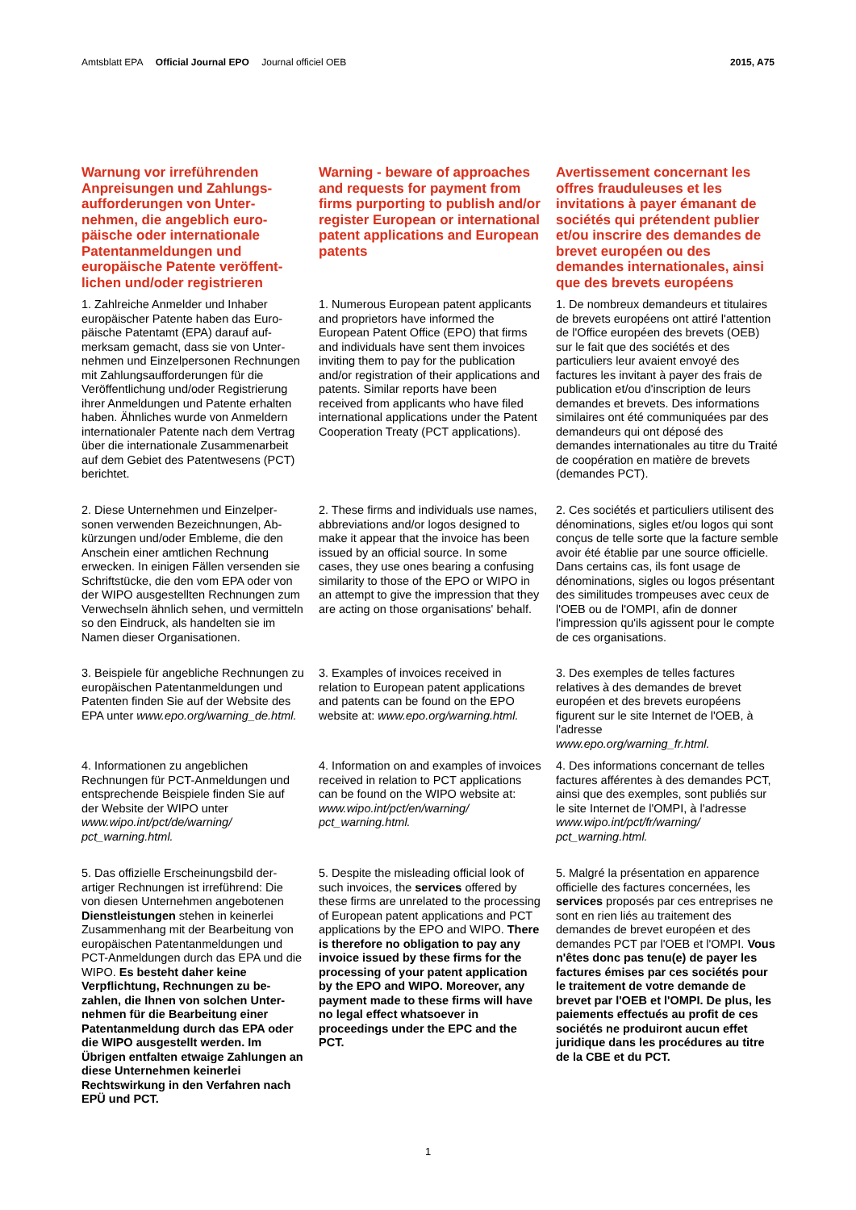Amtsblatt EPA Official Journal EPO Journal officiel OEB
2015, A75
Warnung vor irreführenden Anpreisungen und Zahlungs­aufforderungen von Unter­nehmen, die angeblich euro­päische oder internationale Patentanmeldungen und europäische Patente veröffent­lichen und/oder registrieren
Warning - beware of approaches and requests for payment from firms purporting to publish and/or register European or international patent applications and European patents
Avertissement concernant les offres frauduleuses et les invitations à payer émanant de sociétés qui prétendent publier et/ou inscrire des demandes de brevet européen ou des demandes internationales, ainsi que des brevets européens
1. Zahlreiche Anmelder und Inhaber europäischer Patente haben das Euro­päische Patentamt (EPA) darauf auf­merksam gemacht, dass sie von Unter­nehmen und Einzelpersonen Rechnun­gen mit Zahlungsaufforderungen für die Veröffentlichung und/oder Registrierung ihrer Anmeldungen und Patente erhal­ten haben. Ähnliches wurde von Anmel­dern internationaler Patente nach dem Vertrag über die internationale Zusam­menarbeit auf dem Gebiet des Patent­wesens (PCT) berichtet.
1. Numerous European patent applicants and proprietors have informed the European Patent Office (EPO) that firms and individuals have sent them invoices inviting them to pay for the publication and/or registration of their applications and patents. Similar reports have been received from applicants who have filed international applications under the Patent Cooperation Treaty (PCT applications).
1. De nombreux demandeurs et titulaires de brevets européens ont attiré l'attention de l'Office européen des brevets (OEB) sur le fait que des sociétés et des particuliers leur avaient envoyé des factures les invitant à payer des frais de publication et/ou d'inscription de leurs demandes et brevets. Des informations similaires ont été communiquées par des demandeurs qui ont déposé des demandes internationales au titre du Traité de coopération en matière de brevets (demandes PCT).
2. Diese Unternehmen und Einzelper­sonen verwenden Bezeichnungen, Ab­kürzungen und/oder Embleme, die den Anschein einer amtlichen Rechnung erwecken. In einigen Fällen versenden sie Schriftstücke, die den vom EPA oder von der WIPO ausgestellten Rech­nungen zum Verwechseln ähnlich sehen, und vermitteln so den Eindruck, als handelten sie im Namen dieser Organisationen.
2. These firms and individuals use names, abbreviations and/or logos designed to make it appear that the invoice has been issued by an official source. In some cases, they use ones bearing a confusing similarity to those of the EPO or WIPO in an attempt to give the impression that they are acting on those organisations' behalf.
2. Ces sociétés et particuliers utilisent des dénominations, sigles et/ou logos qui sont conçus de telle sorte que la facture semble avoir été établie par une source officielle. Dans certains cas, ils font usage de dénominations, sigles ou logos présentant des similitudes trompeuses avec ceux de l'OEB ou de l'OMPI, afin de donner l'impression qu'ils agissent pour le compte de ces organisations.
3. Beispiele für angebliche Rechnungen zu europäischen Patentanmeldungen und Patenten finden Sie auf der Website des EPA unter www.epo.org/warning_de.html.
3. Examples of invoices received in relation to European patent applications and patents can be found on the EPO website at: www.epo.org/warning.html.
3. Des exemples de telles factures relatives à des demandes de brevet européen et des brevets européens figurent sur le site Internet de l'OEB, à l'adresse
www.epo.org/warning_fr.html.
4. Informationen zu angeblichen Rechnungen für PCT-Anmeldungen und entsprechende Beispiele finden Sie auf der Website der WIPO unter www.wipo.int/pct/de/warning/ pct_warning.html.
4. Information on and examples of invoices received in relation to PCT applications can be found on the WIPO website at:
www.wipo.int/pct/en/warning/ pct_warning.html.
4. Des informations concernant de telles factures afférentes à des demandes PCT, ainsi que des exemples, sont publiés sur le site Internet de l'OMPI, à l'adresse www.wipo.int/pct/fr/warning/ pct_warning.html.
5. Das offizielle Erscheinungsbild der­artiger Rechnungen ist irreführend: Die von diesen Unternehmen angebotenen Dienstleistungen stehen in keinerlei Zusammenhang mit der Bearbeitung von europäischen Patentanmeldungen und PCT-Anmeldungen durch das EPA und die WIPO. Es besteht daher keine Verpflichtung, Rechnungen zu be­zahlen, die Ihnen von solchen Unter­nehmen für die Bearbeitung einer Patentanmeldung durch das EPA oder die WIPO ausgestellt werden. Im Übrigen entfalten etwaige Zahlun­gen an diese Unternehmen keinerlei Rechtswirkung in den Verfahren nach EPÜ und PCT.
5. Despite the misleading official look of such invoices, the services offered by these firms are unrelated to the pro­cessing of European patent applications and PCT applications by the EPO and WIPO. There is therefore no obliga­tion to pay any invoice issued by these firms for the processing of your patent application by the EPO and WIPO. Moreover, any payment made to these firms will have no legal effect whatsoever in proceedings under the EPC and the PCT.
5. Malgré la présentation en apparence officielle des factures concernées, les services proposés par ces entreprises ne sont en rien liés au traitement des demandes de brevet européen et des demandes PCT par l'OEB et l'OMPI. Vous n'êtes donc pas tenu(e) de payer les factures émises par ces sociétés pour le traitement de votre demande de brevet par l'OEB et l'OMPI. De plus, les paiements effectués au profit de ces sociétés ne produiront aucun effet juridique dans les procédures au titre de la CBE et du PCT.
1